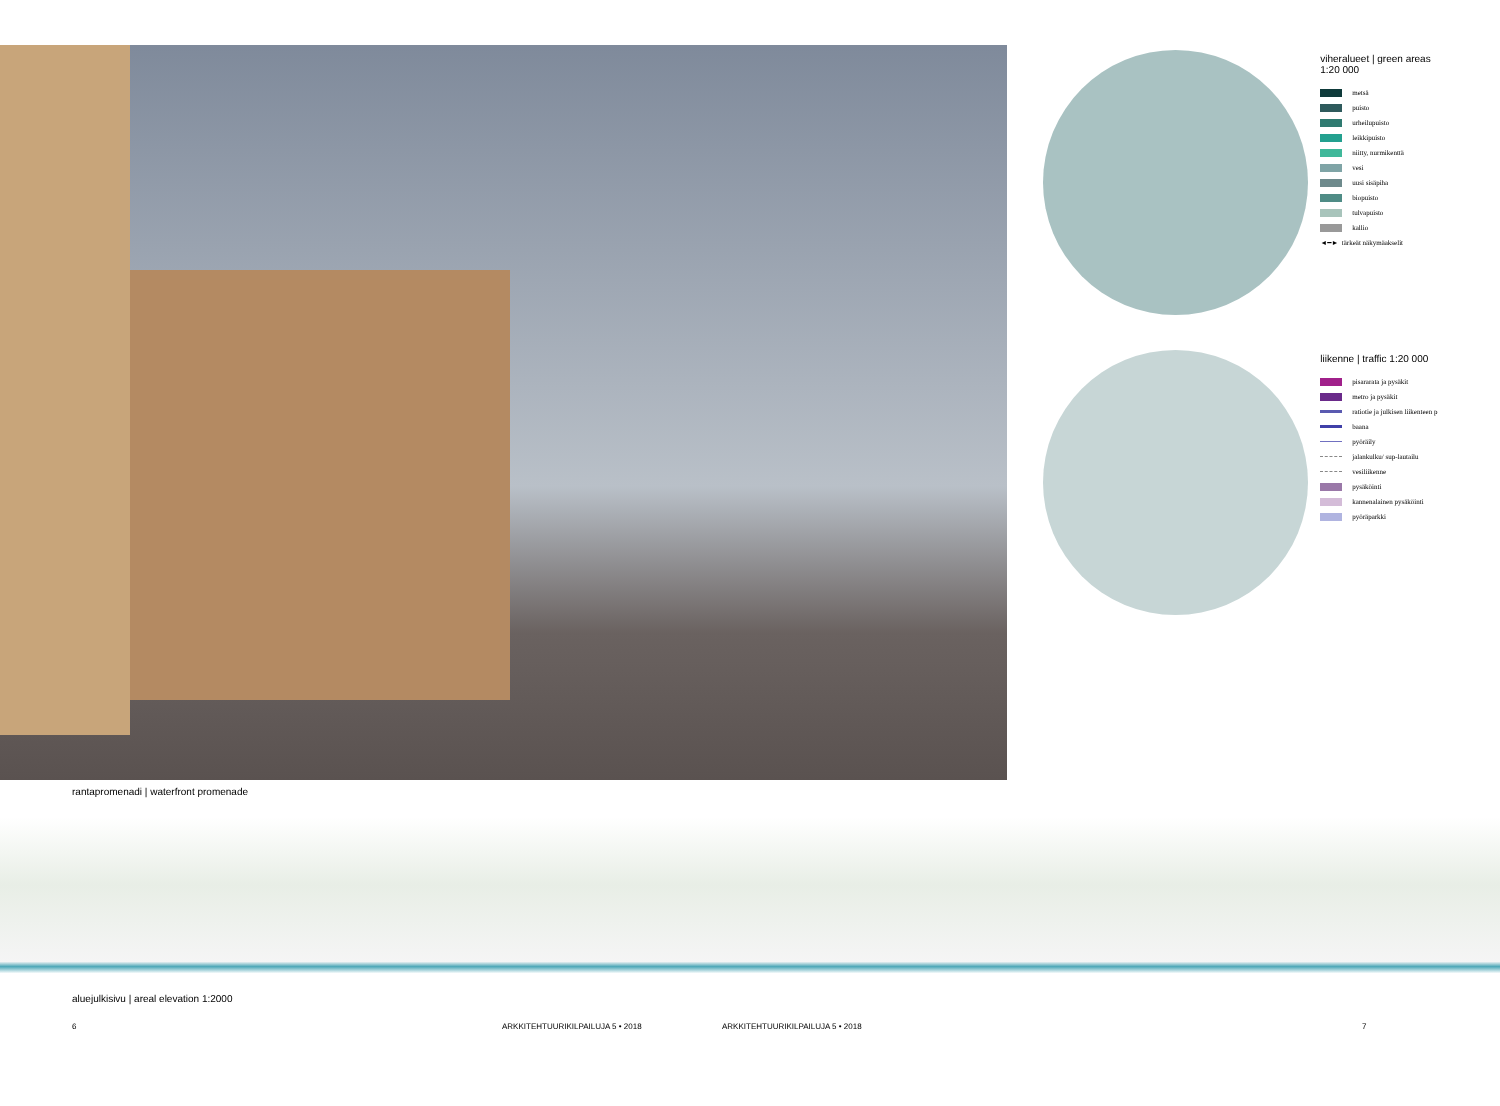viheralueet | green areas
1:20 000
metsä
puisto
urheilupuisto
leikkipuisto
niitty, nurmikenttä
vesi
uusi sisäpiha
biopuisto
tulvapuisto
kallio
◄━► tärkeät näkymäakselit
liikenne | traffic 1:20 000
pisararata ja pysäkit
metro ja pysäkit
ratiotie ja julkisen liikenteen p
baana
pyöräily
jalankulku/ sup-lautailu
vesiliikenne
pysäköinti
kannenalainen pysäköinti
pyöräparkki
rantapromenadi | waterfront promenade
aluejulkisivu | areal elevation 1:2000
6 ARKKITEHTUURIKILPAILUJA 5 • 2018 ARKKITEHTUURIKILPAILUJA 5 • 2018 7